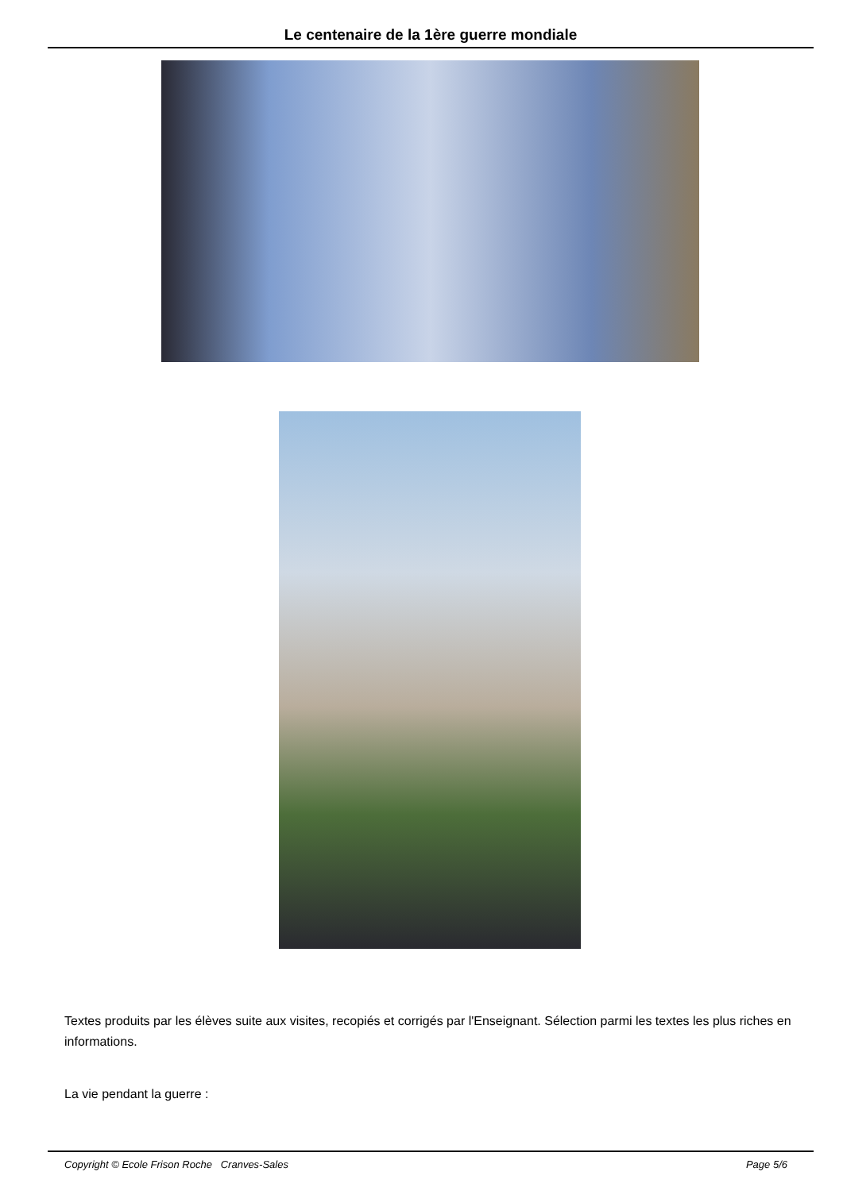Le centenaire de la 1ère guerre mondiale
Textes produits par les élèves suite aux visites, recopiés et corrigés par l'Enseignant. Sélection parmi les textes les plus riches en informations.
La vie pendant la guerre :
Copyright © Ecole Frison Roche Cranves-Sales Page 5/6